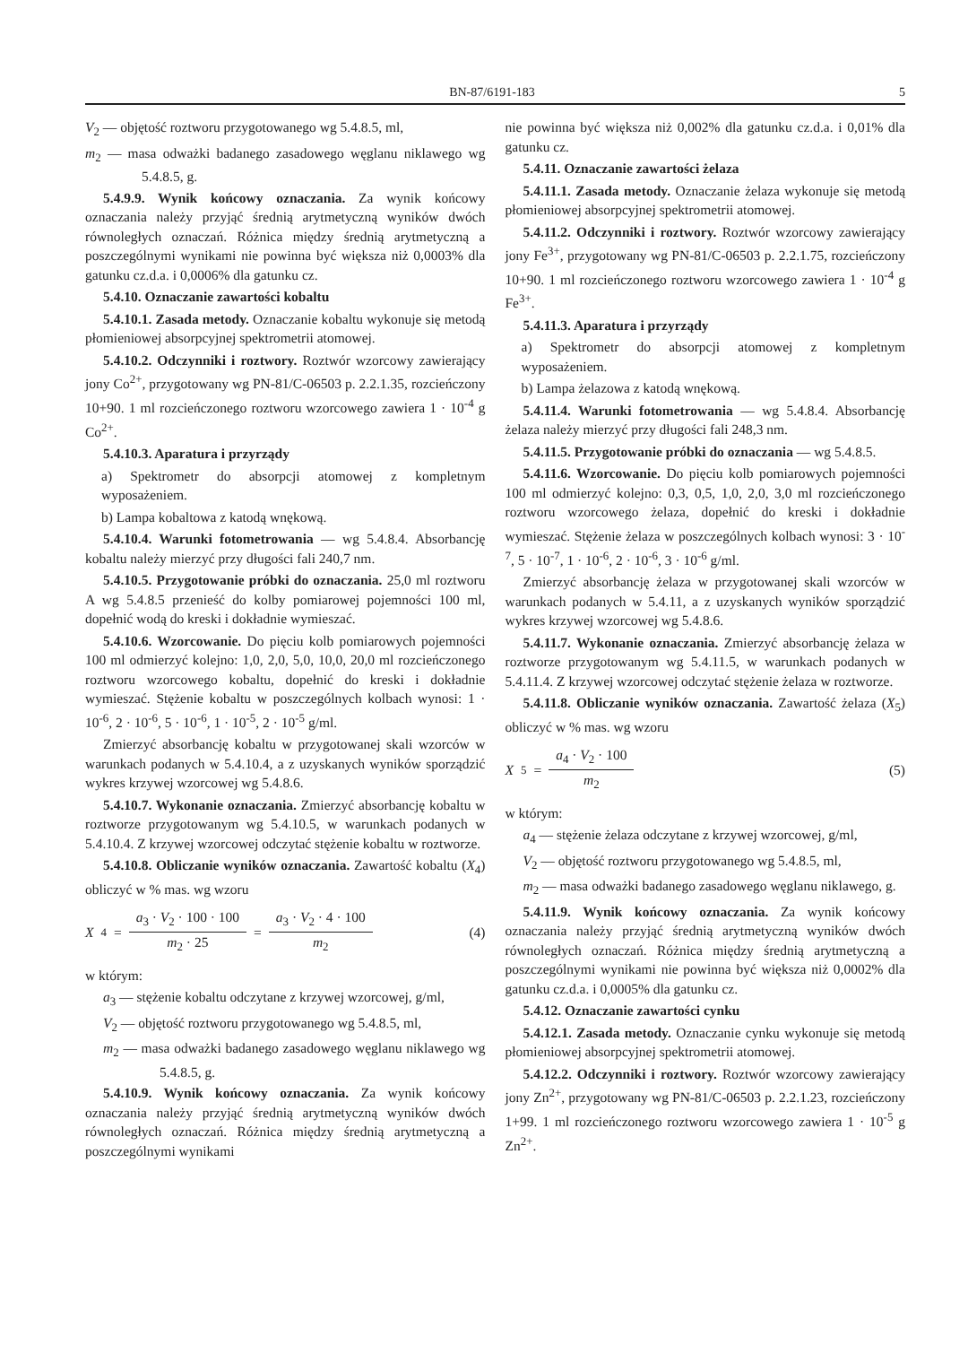BN-87/6191-183 5
V<sub>2</sub> — objętość roztworu przygotowanego wg 5.4.8.5, ml,
m<sub>2</sub> — masa odważki badanego zasadowego węglanu niklawego wg 5.4.8.5, g.
5.4.9.9. Wynik końcowy oznaczania. Za wynik końcowy oznaczania należy przyjąć średnią arytmetyczną wyników dwóch równoległych oznaczań. Różnica między średnią arytmetyczną a poszczególnymi wynikami nie powinna być większa niż 0,0003% dla gatunku cz.d.a. i 0,0006% dla gatunku cz.
5.4.10. Oznaczanie zawartości kobaltu
5.4.10.1. Zasada metody. Oznaczanie kobaltu wykonuje się metodą płomieniowej absorpcyjnej spektrometrii atomowej.
5.4.10.2. Odczynniki i roztwory. Roztwór wzorcowy zawierający jony Co<sup>2+</sup>, przygotowany wg PN-81/C-06503 p. 2.2.1.35, rozcieńczony 10+90. 1 ml rozcieńczonego roztworu wzorcowego zawiera 1 · 10<sup>-4</sup> g Co<sup>2+</sup>.
5.4.10.3. Aparatura i przyrządy
a) Spektrometr do absorpcji atomowej z kompletnym wyposażeniem.
b) Lampa kobaltowa z katodą wnękową.
5.4.10.4. Warunki fotometrowania — wg 5.4.8.4. Absorbancję kobaltu należy mierzyć przy długości fali 240,7 nm.
5.4.10.5. Przygotowanie próbki do oznaczania. 25,0 ml roztworu A wg 5.4.8.5 przenieść do kolby pomiarowej pojemności 100 ml, dopełnić wodą do kreski i dokładnie wymieszać.
5.4.10.6. Wzorcowanie. Do pięciu kolb pomiarowych pojemności 100 ml odmierzyć kolejno: 1,0, 2,0, 5,0, 10,0, 20,0 ml rozcieńczonego roztworu wzorcowego kobaltu, dopełnić do kreski i dokładnie wymieszać. Stężenie kobaltu w poszczególnych kolbach wynosi: 1 · 10<sup>-6</sup>, 2 · 10<sup>-6</sup>, 5 · 10<sup>-6</sup>, 1 · 10<sup>-5</sup>, 2 · 10<sup>-5</sup> g/ml.
Zmierzyć absorbancję kobaltu w przygotowanej skali wzorców w warunkach podanych w 5.4.10.4, a z uzyskanych wyników sporządzić wykres krzywej wzorcowej wg 5.4.8.6.
5.4.10.7. Wykonanie oznaczania. Zmierzyć absorbancję kobaltu w roztworze przygotowanym wg 5.4.10.5, w warunkach podanych w 5.4.10.4. Z krzywej wzorcowej odczytać stężenie kobaltu w roztworze.
5.4.10.8. Obliczanie wyników oznaczania. Zawartość kobaltu (X<sub>4</sub>) obliczyć w % mas. wg wzoru
X<sub>4</sub> = a<sub>3</sub> · V<sub>2</sub> · 100 · 100 m<sub>2</sub> · 25 = a<sub>3</sub> · V<sub>2</sub> · 4 · 100 m<sub>2</sub> (4)
w którym:
a<sub>3</sub> — stężenie kobaltu odczytane z krzywej wzorcowej, g/ml,
V<sub>2</sub> — objętość roztworu przygotowanego wg 5.4.8.5, ml,
m<sub>2</sub> — masa odważki badanego zasadowego węglanu niklawego wg 5.4.8.5, g.
5.4.10.9. Wynik końcowy oznaczania. Za wynik końcowy oznaczania należy przyjąć średnią arytmetyczną wyników dwóch równoległych oznaczań. Różnica między średnią arytmetyczną a poszczególnymi wynikami
nie powinna być większa niż 0,002% dla gatunku cz.d.a. i 0,01% dla gatunku cz.
5.4.11. Oznaczanie zawartości żelaza
5.4.11.1. Zasada metody. Oznaczanie żelaza wykonuje się metodą płomieniowej absorpcyjnej spektrometrii atomowej.
5.4.11.2. Odczynniki i roztwory. Roztwór wzorcowy zawierający jony Fe<sup>3+</sup>, przygotowany wg PN-81/C-06503 p. 2.2.1.75, rozcieńczony 10+90. 1 ml rozcieńczonego roztworu wzorcowego zawiera 1 · 10<sup>-4</sup> g Fe<sup>3+</sup>.
5.4.11.3. Aparatura i przyrządy
a) Spektrometr do absorpcji atomowej z kompletnym wyposażeniem.
b) Lampa żelazowa z katodą wnękową.
5.4.11.4. Warunki fotometrowania — wg 5.4.8.4. Absorbancję żelaza należy mierzyć przy długości fali 248,3 nm.
5.4.11.5. Przygotowanie próbki do oznaczania — wg 5.4.8.5.
5.4.11.6. Wzorcowanie. Do pięciu kolb pomiarowych pojemności 100 ml odmierzyć kolejno: 0,3, 0,5, 1,0, 2,0, 3,0 ml rozcieńczonego roztworu wzorcowego żelaza, dopełnić do kreski i dokładnie wymieszać. Stężenie żelaza w poszczególnych kolbach wynosi: 3 · 10<sup>-7</sup>, 5 · 10<sup>-7</sup>, 1 · 10<sup>-6</sup>, 2 · 10<sup>-6</sup>, 3 · 10<sup>-6</sup> g/ml.
Zmierzyć absorbancję żelaza w przygotowanej skali wzorców w warunkach podanych w 5.4.11, a z uzyskanych wyników sporządzić wykres krzywej wzorcowej wg 5.4.8.6.
5.4.11.7. Wykonanie oznaczania. Zmierzyć absorbancję żelaza w roztworze przygotowanym wg 5.4.11.5, w warunkach podanych w 5.4.11.4. Z krzywej wzorcowej odczytać stężenie żelaza w roztworze.
5.4.11.8. Obliczanie wyników oznaczania. Zawartość żelaza (X<sub>5</sub>) obliczyć w % mas. wg wzoru
X<sub>5</sub> = a<sub>4</sub> · V<sub>2</sub> · 100 m<sub>2</sub> (5)
w którym:
a<sub>4</sub> — stężenie żelaza odczytane z krzywej wzorcowej, g/ml,
V<sub>2</sub> — objętość roztworu przygotowanego wg 5.4.8.5, ml,
m<sub>2</sub> — masa odważki badanego zasadowego węglanu niklawego, g.
5.4.11.9. Wynik końcowy oznaczania. Za wynik końcowy oznaczania należy przyjąć średnią arytmetyczną wyników dwóch równoległych oznaczań. Różnica między średnią arytmetyczną a poszczególnymi wynikami nie powinna być większa niż 0,0002% dla gatunku cz.d.a. i 0,0005% dla gatunku cz.
5.4.12. Oznaczanie zawartości cynku
5.4.12.1. Zasada metody. Oznaczanie cynku wykonuje się metodą płomieniowej absorpcyjnej spektrometrii atomowej.
5.4.12.2. Odczynniki i roztwory. Roztwór wzorcowy zawierający jony Zn<sup>2+</sup>, przygotowany wg PN-81/C-06503 p. 2.2.1.23, rozcieńczony 1+99. 1 ml rozcieńczonego roztworu wzorcowego zawiera 1 · 10<sup>-5</sup> g Zn<sup>2+</sup>.